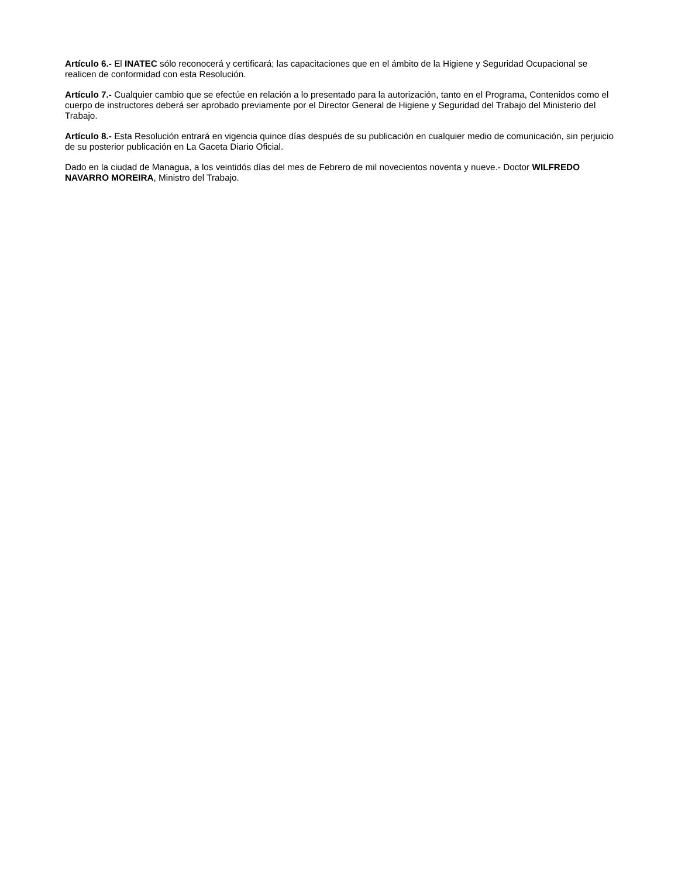Artículo 6.- El INATEC sólo reconocerá y certificará; las capacitaciones que en el ámbito de la Higiene y Seguridad Ocupacional se realicen de conformidad con esta Resolución.
Artículo 7.- Cualquier cambio que se efectúe en relación a lo presentado para la autorización, tanto en el Programa, Contenidos como el cuerpo de instructores deberá ser aprobado previamente por el Director General de Higiene y Seguridad del Trabajo del Ministerio del Trabajo.
Artículo 8.- Esta Resolución entrará en vigencia quince días después de su publicación en cualquier medio de comunicación, sin perjuicio de su posterior publicación en La Gaceta Diario Oficial.
Dado en la ciudad de Managua, a los veintidós días del mes de Febrero de mil novecientos noventa y nueve.- Doctor WILFREDO NAVARRO MOREIRA, Ministro del Trabajo.